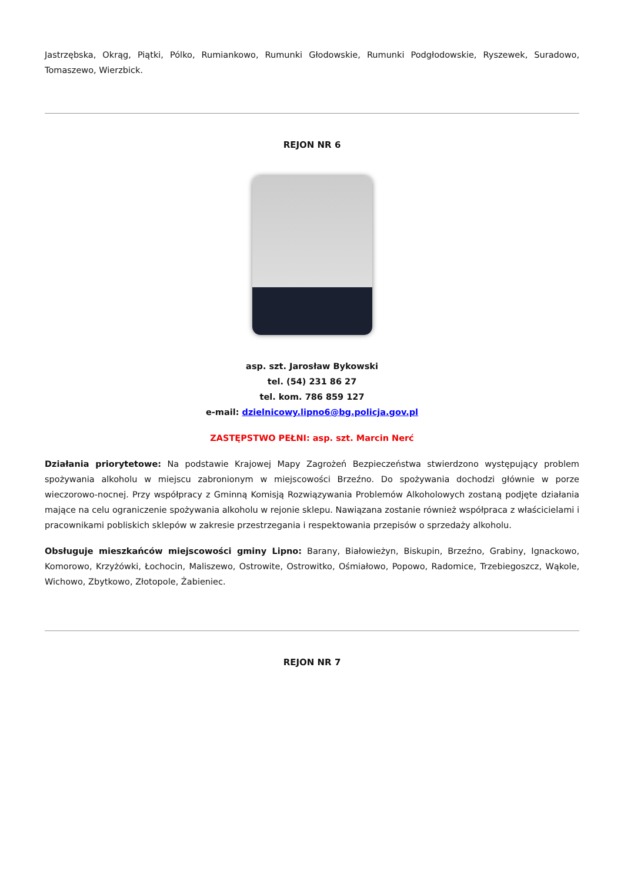Jastrzębska, Okrąg, Piątki, Pólko, Rumiankowo, Rumunki Głodowskie, Rumunki Podgłodowskie, Ryszewek, Suradowo, Tomaszewo, Wierzbick.
REJON NR 6
asp. szt. Jarosław Bykowski
tel. (54) 231 86 27
tel. kom. 786 859 127
e-mail: dzielnicowy.lipno6@bg.policja.gov.pl
ZASTĘPSTWO PEŁNI: asp. szt. Marcin Nerć
Działania priorytetowe: Na podstawie Krajowej Mapy Zagrożeń Bezpieczeństwa stwierdzono występujący problem spożywania alkoholu w miejscu zabronionym w miejscowości Brzeźno. Do spożywania dochodzi głównie w porze wieczorowo-nocnej. Przy współpracy z Gminną Komisją Rozwiązywania Problemów Alkoholowych zostaną podjęte działania mające na celu ograniczenie spożywania alkoholu w rejonie sklepu. Nawiązana zostanie również współpraca z właścicielami i pracownikami pobliskich sklepów w zakresie przestrzegania i respektowania przepisów o sprzedaży alkoholu.
Obsługuje mieszkańców miejscowości gminy Lipno: Barany, Białowieżyn, Biskupin, Brzeźno, Grabiny, Ignackowo, Komorowo, Krzyżówki, Łochocin, Maliszewo, Ostrowite, Ostrowitko, Ośmiałowo, Popowo, Radomice, Trzebiegoszcz, Wąkole, Wichowo, Zbytkowo, Złotopole, Żabieniec.
REJON NR 7